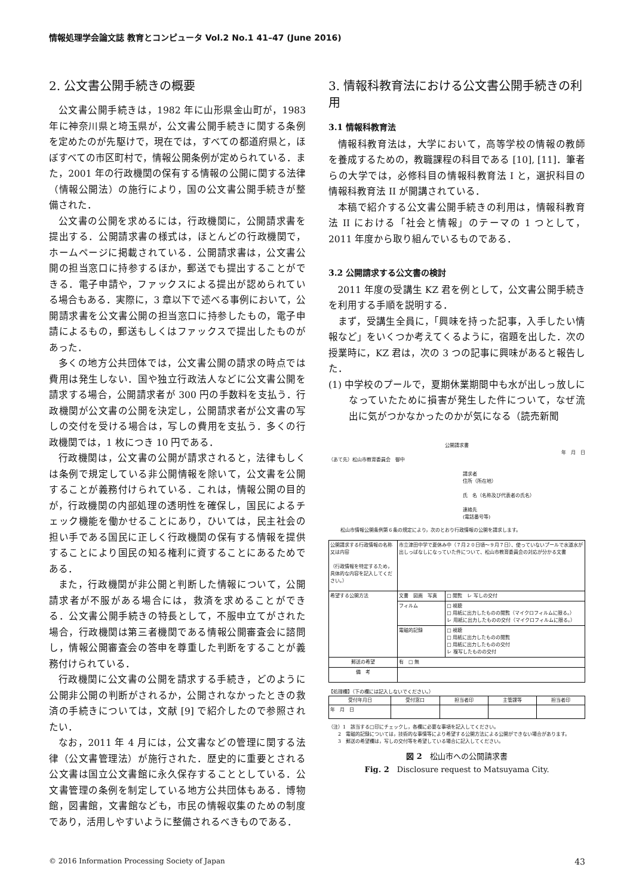情報処理学会論文誌 教育とコンピュータ Vol.2 No.1 41–47 (June 2016)
2. 公文書公開手続きの概要
公文書公開手続きは，1982 年に山形県金山町が，1983 年に神奈川県と埼玉県が，公文書公開手続きに関する条例を定めたのが先駆けで，現在では，すべての都道府県と，ほぼすべての市区町村で，情報公開条例が定められている．また，2001 年の行政機関の保有する情報の公開に関する法律（情報公開法）の施行により，国の公文書公開手続きが整備された．
公文書の公開を求めるには，行政機関に，公開請求書を提出する．公開請求書の様式は，ほとんどの行政機関で，ホームページに掲載されている．公開請求書は，公文書公開の担当窓口に持参するほか，郵送でも提出することができる．電子申請や，ファックスによる提出が認められている場合もある．実際に，3 章以下で述べる事例において，公開請求書を公文書公開の担当窓口に持参したもの，電子申請によるもの，郵送もしくはファックスで提出したものがあった．
多くの地方公共団体では，公文書公開の請求の時点では費用は発生しない．国や独立行政法人などに公文書公開を請求する場合，公開請求者が 300 円の手数料を支払う．行政機関が公文書の公開を決定し，公開請求者が公文書の写しの交付を受ける場合は，写しの費用を支払う．多くの行政機関では，1 枚につき 10 円である．
行政機関は，公文書の公開が請求されると，法律もしくは条例で規定している非公開情報を除いて，公文書を公開することが義務付けられている．これは，情報公開の目的が，行政機関の内部処理の透明性を確保し，国民によるチェック機能を働かせることにあり，ひいては，民主社会の担い手である国民に正しく行政機関の保有する情報を提供することにより国民の知る権利に資することにあるためである．
また，行政機関が非公開と判断した情報について，公開請求者が不服がある場合には，救済を求めることができる．公文書公開手続きの特長として，不服申立てがされた場合，行政機関は第三者機関である情報公開審査会に諮問し，情報公開審査会の答申を尊重した判断をすることが義務付けられている．
行政機関に公文書の公開を請求する手続き，どのように公開非公開の判断がされるか，公開されなかったときの救済の手続きについては，文献 [9] で紹介したので参照されたい．
なお，2011 年 4 月には，公文書などの管理に関する法律（公文書管理法）が施行された．歴史的に重要とされる公文書は国立公文書館に永久保存することとしている．公文書管理の条例を制定している地方公共団体もある．博物館，図書館，文書館なども，市民の情報収集のための制度であり，活用しやすいように整備されるべきものである．
3. 情報科教育法における公文書公開手続きの利用
3.1 情報科教育法
情報科教育法は，大学において，高等学校の情報の教師を養成するための，教職課程の科目である [10], [11]．筆者らの大学では，必修科目の情報科教育法 I と，選択科目の情報科教育法 II が開講されている．
本稿で紹介する公文書公開手続きの利用は，情報科教育法 II における「社会と情報」のテーマの 1 つとして，2011 年度から取り組んでいるものである．
3.2 公開請求する公文書の検討
2011 年度の受講生 KZ 君を例として，公文書公開手続きを利用する手順を説明する．
まず，受講生全員に，「興味を持った記事，入手したい情報など」をいくつか考えてくるように，宿題を出した．次の授業時に，KZ 君は，次の 3 つの記事に興味があると報告した．
(1) 中学校のプールで，夏期休業期間中も水が出しっ放しになっていたために損害が発生した件について，なぜ流出に気がつかなかったのかが気になる（読売新聞
公開請求書
年　月　日
（あて先）松山市教育委員会　御中
請求者
住所（所在地）
氏　名（名称及び代表者の氏名）
連絡先
(電話番号等)
松山市情報公開条例第６条の規定により，次のとおり行政情報の公開を請求します。
| 公開請求する行政情報の名称又は内容 （行政情報を特定するため，具体的な内容を記入してください。） | 市立津田中学で夏休み中（７月２０日頃～９月７日）、使っていないプールで水道水が出しっぱなしになっていた件について、松山市教育委員会の対応が分かる文書 | |
| 希望する公開方法 | 文書 図画 写真 | □ 閲覧 レ 写しの交付 |
| | フィルム | □ 視聴 □ 用紙に出力したものの閲覧（マイクロフィルムに限る。） レ 用紙に出力したものの交付（マイクロフィルムに限る。） |
| | 電磁的記録 | □ 視聴 □ 用紙に出力したものの閲覧 □ 用紙に出力したものの交付 レ 複写したものの交付 |
| 郵送の希望 | 有 □ 無 | |
| 備 考 | | |
【処理欄】（下の欄には記入しないでください。）
| 受付年月日 | 受付窓口 | 担当者印 | 主管課等 | 担当者印 |
| --- | --- | --- | --- | --- |
| 年 月 日 | | | | |
（注）1　該当する□印にチェックし，各欄に必要な事項を記入してください。
　　2　電磁的記録については，技術的な事情等により希望する公開方法による公開ができない場合があります。
　　3　郵送の希望欄は，写しの交付等を希望している場合に記入してください。
図 2　松山市への公開請求書
Fig. 2　Disclosure request to Matsuyama City.
© 2016 Information Processing Society of Japan 43